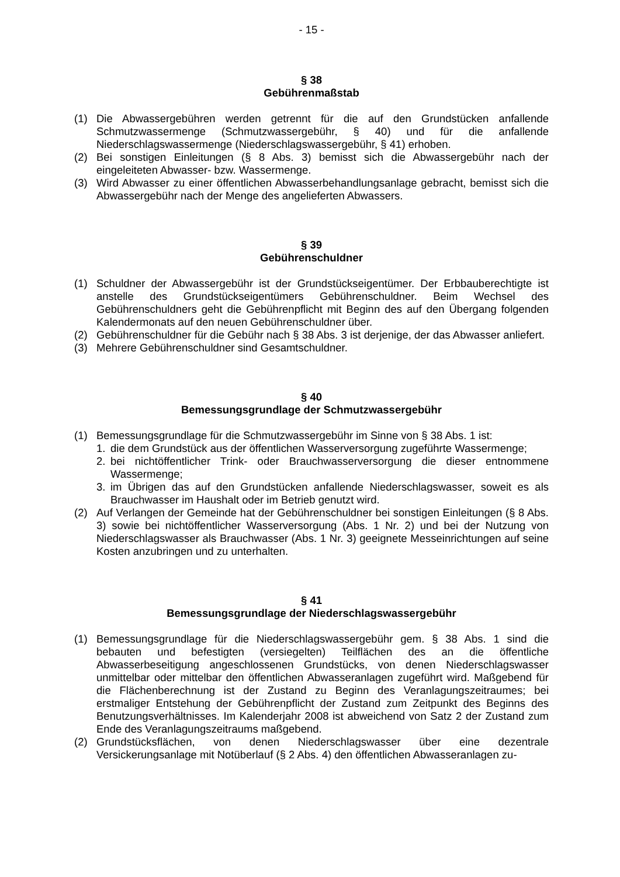- 15 -
§ 38
Gebührenmaßstab
(1) Die Abwassergebühren werden getrennt für die auf den Grundstücken anfallende Schmutzwassermenge (Schmutzwassergebühr, § 40) und für die anfallende Niederschlagswassermenge (Niederschlagswassergebühr, § 41) erhoben.
(2) Bei sonstigen Einleitungen (§ 8 Abs. 3) bemisst sich die Abwassergebühr nach der eingeleiteten Abwasser- bzw. Wassermenge.
(3) Wird Abwasser zu einer öffentlichen Abwasserbehandlungsanlage gebracht, bemisst sich die Abwassergebühr nach der Menge des angelieferten Abwassers.
§ 39
Gebührenschuldner
(1) Schuldner der Abwassergebühr ist der Grundstückseigentümer. Der Erbbauberechtigte ist anstelle des Grundstückseigentümers Gebührenschuldner. Beim Wechsel des Gebührenschuldners geht die Gebührenpflicht mit Beginn des auf den Übergang folgenden Kalendermonats auf den neuen Gebührenschuldner über.
(2) Gebührenschuldner für die Gebühr nach § 38 Abs. 3 ist derjenige, der das Abwasser anliefert.
(3) Mehrere Gebührenschuldner sind Gesamtschuldner.
§ 40
Bemessungsgrundlage der Schmutzwassergebühr
(1) Bemessungsgrundlage für die Schmutzwassergebühr im Sinne von § 38 Abs. 1 ist:
1. die dem Grundstück aus der öffentlichen Wasserversorgung zugeführte Wassermenge;
2. bei nichtöffentlicher Trink- oder Brauchwasserversorgung die dieser entnommene Wassermenge;
3. im Übrigen das auf den Grundstücken anfallende Niederschlagswasser, soweit es als Brauchwasser im Haushalt oder im Betrieb genutzt wird.
(2) Auf Verlangen der Gemeinde hat der Gebührenschuldner bei sonstigen Einleitungen (§ 8 Abs. 3) sowie bei nichtöffentlicher Wasserversorgung (Abs. 1 Nr. 2) und bei der Nutzung von Niederschlagswasser als Brauchwasser (Abs. 1 Nr. 3) geeignete Messeinrichtungen auf seine Kosten anzubringen und zu unterhalten.
§ 41
Bemessungsgrundlage der Niederschlagswassergebühr
(1) Bemessungsgrundlage für die Niederschlagswassergebühr gem. § 38 Abs. 1 sind die bebauten und befestigten (versiegelten) Teilflächen des an die öffentliche Abwasserbeseitigung angeschlossenen Grundstücks, von denen Niederschlagswasser unmittelbar oder mittelbar den öffentlichen Abwasseranlagen zugeführt wird. Maßgebend für die Flächenberechnung ist der Zustand zu Beginn des Veranlagungszeitraumes; bei erstmaliger Entstehung der Gebührenpflicht der Zustand zum Zeitpunkt des Beginns des Benutzungsverhältnisses. Im Kalenderjahr 2008 ist abweichend von Satz 2 der Zustand zum Ende des Veranlagungszeitraums maßgebend.
(2) Grundstücksflächen, von denen Niederschlagswasser über eine dezentrale Versickerungsanlage mit Notüberlauf (§ 2 Abs. 4) den öffentlichen Abwasseranlagen zu-